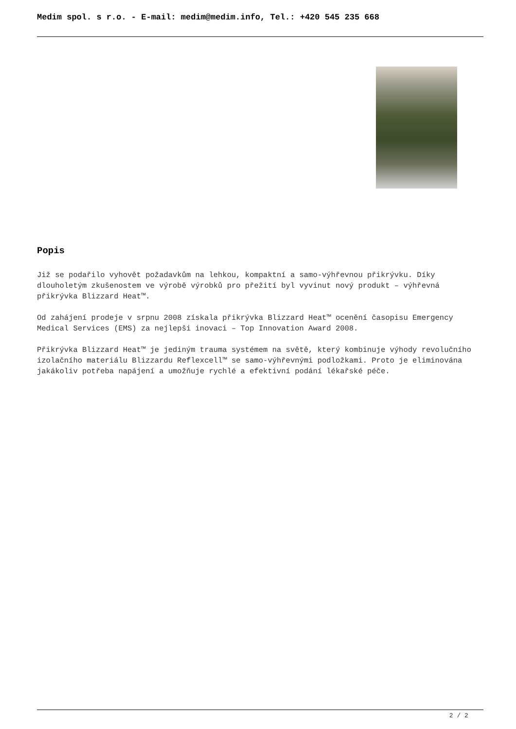Medim spol. s r.o. - E-mail: medim@medim.info, Tel.: +420 545 235 668
Popis
Již se podařilo vyhovět požadavkům na lehkou, kompaktní a samo-výhřevnou přikrývku. Díky dlouholetým zkušenostem ve výrobě výrobků pro přežití byl vyvinut nový produkt – výhřevná přikrývka Blizzard Heat™.
Od zahájení prodeje v srpnu 2008 získala přikrývka Blizzard Heat™ ocenění časopisu Emergency Medical Services (EMS) za nejlepši inovaci – Top Innovation Award 2008.
Přikrývka Blizzard Heat™ je jediným trauma systémem na světě, který kombinuje výhody revolučního izolačního materiálu Blizzardu Reflexcell™ se samo-výhřevnými podložkami. Proto je eliminována jakákoliv potřeba napájení a umožňuje rychlé a efektivní podání lékařské péče.
2 / 2